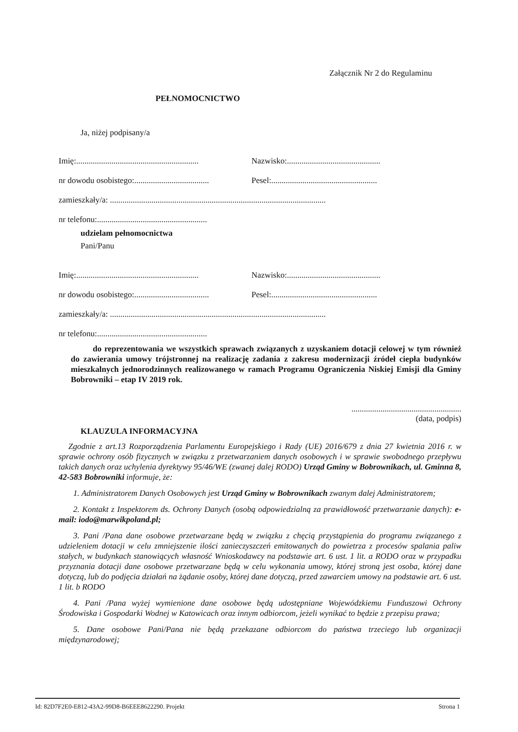Załącznik Nr 2 do Regulaminu
PEŁNOMOCNICTWO
Ja, niżej podpisany/a
Imię:........................................................... Nazwisko:.............................................
nr dowodu osobistego:.................................... Pesel:...................................................
zamieszkały/a: ........................................................................................................
nr telefonu:.....................................................
udzielam pełnomocnictwa
Pani/Panu
Imię:........................................................... Nazwisko:.............................................
nr dowodu osobistego:.................................... Pesel:...................................................
zamieszkały/a: ........................................................................................................
nr telefonu:.....................................................
do reprezentowania we wszystkich sprawach związanych z uzyskaniem dotacji celowej w tym również do zawierania umowy trójstronnej na realizację zadania z zakresu modernizacji źródeł ciepła budynków mieszkalnych jednorodzinnych realizowanego w ramach Programu Ograniczenia Niskiej Emisji dla Gminy Bobrowniki – etap IV 2019 rok.
.....................................................
(data, podpis)
KLAUZULA INFORMACYJNA
Zgodnie z art.13 Rozporządzenia Parlamentu Europejskiego i Rady (UE) 2016/679 z dnia 27 kwietnia 2016 r. w sprawie ochrony osób fizycznych w związku z przetwarzaniem danych osobowych i w sprawie swobodnego przepływu takich danych oraz uchylenia dyrektywy 95/46/WE (zwanej dalej RODO) Urząd Gminy w Bobrownikach, ul. Gminna 8, 42-583 Bobrowniki informuje, że:
1. Administratorem Danych Osobowych jest Urząd Gminy w Bobrownikach zwanym dalej Administratorem;
2. Kontakt z Inspektorem ds. Ochrony Danych (osobą odpowiedzialną za prawidłowość przetwarzanie danych): e-mail: iodo@marwikpoland.pl;
3. Pani /Pana dane osobowe przetwarzane będą w związku z chęcią przystąpienia do programu związanego z udzieleniem dotacji w celu zmniejszenie ilości zanieczyszczeń emitowanych do powietrza z procesów spalania paliw stałych, w budynkach stanowiących własność Wnioskodawcy na podstawie art. 6 ust. 1 lit. a RODO oraz w przypadku przyznania dotacji dane osobowe przetwarzane będą w celu wykonania umowy, której stroną jest osoba, której dane dotyczą, lub do podjęcia działań na żądanie osoby, której dane dotyczą, przed zawarciem umowy na podstawie art. 6 ust. 1 lit. b RODO
4. Pani /Pana wyżej wymienione dane osobowe będą udostępniane Wojewódzkiemu Funduszowi Ochrony Środowiska i Gospodarki Wodnej w Katowicach oraz innym odbiorcom, jeżeli wynikać to będzie z przepisu prawa;
5. Dane osobowe Pani/Pana nie będą przekazane odbiorcom do państwa trzeciego lub organizacji międzynarodowej;
Id: 82D7F2E0-E812-43A2-99D8-B6EEE8622290. Projekt Strona 1